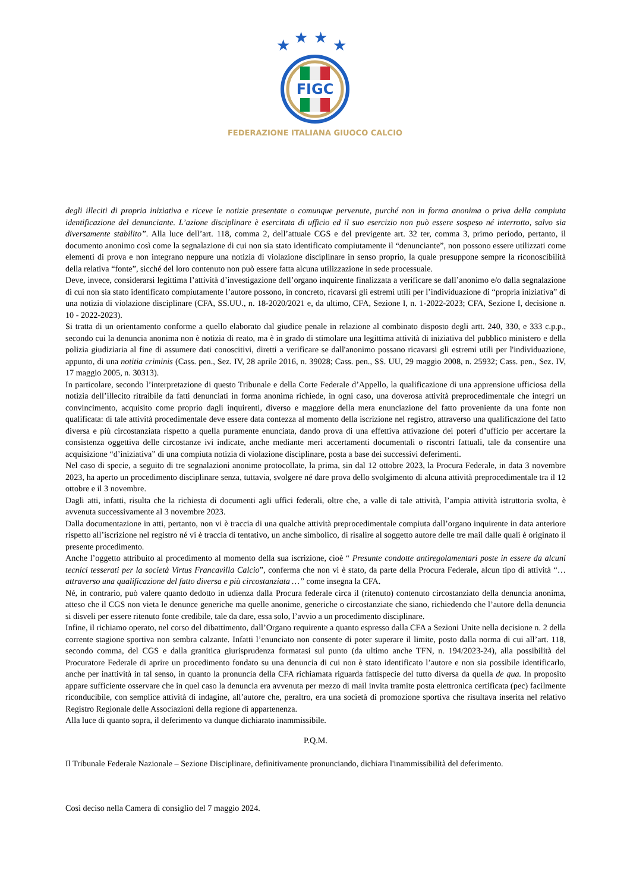★
★
★
★
FIGC
FEDERAZIONE ITALIANA GIUOCO CALCIO
degli illeciti di propria iniziativa e riceve le notizie presentate o comunque pervenute, purché non in forma anonima o priva della compiuta identificazione del denunciante. L’azione disciplinare è esercitata di ufficio ed il suo esercizio non può essere sospeso né interrotto, salvo sia diversamente stabilito”. Alla luce dell’art. 118, comma 2, dell’attuale CGS e del previgente art. 32 ter, comma 3, primo periodo, pertanto, il documento anonimo così come la segnalazione di cui non sia stato identificato compiutamente il “denunciante”, non possono essere utilizzati come elementi di prova e non integrano neppure una notizia di violazione disciplinare in senso proprio, la quale presuppone sempre la riconoscibilità della relativa “fonte”, sicché del loro contenuto non può essere fatta alcuna utilizzazione in sede processuale.
Deve, invece, considerarsi legittima l’attività d’investigazione dell’organo inquirente finalizzata a verificare se dall’anonimo e/o dalla segnalazione di cui non sia stato identificato compiutamente l’autore possono, in concreto, ricavarsi gli estremi utili per l’individuazione di “propria iniziativa” di una notizia di violazione disciplinare (CFA, SS.UU., n. 18-2020/2021 e, da ultimo, CFA, Sezione I, n. 1-2022-2023; CFA, Sezione I, decisione n. 10 - 2022-2023).
Si tratta di un orientamento conforme a quello elaborato dal giudice penale in relazione al combinato disposto degli artt. 240, 330, e 333 c.p.p., secondo cui la denuncia anonima non è notizia di reato, ma è in grado di stimolare una legittima attività di iniziativa del pubblico ministero e della polizia giudiziaria al fine di assumere dati conoscitivi, diretti a verificare se dall'anonimo possano ricavarsi gli estremi utili per l'individuazione, appunto, di una notitia criminis (Cass. pen., Sez. IV, 28 aprile 2016, n. 39028; Cass. pen., SS. UU, 29 maggio 2008, n. 25932; Cass. pen., Sez. IV, 17 maggio 2005, n. 30313).
In particolare, secondo l’interpretazione di questo Tribunale e della Corte Federale d’Appello, la qualificazione di una apprensione ufficiosa della notizia dell’illecito ritraibile da fatti denunciati in forma anonima richiede, in ogni caso, una doverosa attività preprocedimentale che integri un convincimento, acquisito come proprio dagli inquirenti, diverso e maggiore della mera enunciazione del fatto proveniente da una fonte non qualificata: di tale attività procedimentale deve essere data contezza al momento della iscrizione nel registro, attraverso una qualificazione del fatto diversa e più circostanziata rispetto a quella puramente enunciata, dando prova di una effettiva attivazione dei poteri d’ufficio per accertare la consistenza oggettiva delle circostanze ivi indicate, anche mediante meri accertamenti documentali o riscontri fattuali, tale da consentire una acquisizione “d’iniziativa” di una compiuta notizia di violazione disciplinare, posta a base dei successivi deferimenti.
Nel caso di specie, a seguito di tre segnalazioni anonime protocollate, la prima, sin dal 12 ottobre 2023, la Procura Federale, in data 3 novembre 2023, ha aperto un procedimento disciplinare senza, tuttavia, svolgere né dare prova dello svolgimento di alcuna attività preprocedimentale tra il 12 ottobre e il 3 novembre.
Dagli atti, infatti, risulta che la richiesta di documenti agli uffici federali, oltre che, a valle di tale attività, l’ampia attività istruttoria svolta, è avvenuta successivamente al 3 novembre 2023.
Dalla documentazione in atti, pertanto, non vi è traccia di una qualche attività preprocedimentale compiuta dall’organo inquirente in data anteriore rispetto all’iscrizione nel registro né vi è traccia di tentativo, un anche simbolico, di risalire al soggetto autore delle tre mail dalle quali è originato il presente procedimento.
Anche l’oggetto attribuito al procedimento al momento della sua iscrizione, cioè “ Presunte condotte antiregolamentari poste in essere da alcuni tecnici tesserati per la società Virtus Francavilla Calcio”, conferma che non vi è stato, da parte della Procura Federale, alcun tipo di attività “… attraverso una qualificazione del fatto diversa e più circostanziata …” come insegna la CFA.
Né, in contrario, può valere quanto dedotto in udienza dalla Procura federale circa il (ritenuto) contenuto circostanziato della denuncia anonima, atteso che il CGS non vieta le denunce generiche ma quelle anonime, generiche o circostanziate che siano, richiedendo che l’autore della denuncia si disveli per essere ritenuto fonte credibile, tale da dare, essa solo, l’avvio a un procedimento disciplinare.
Infine, il richiamo operato, nel corso del dibattimento, dall’Organo requirente a quanto espresso dalla CFA a Sezioni Unite nella decisione n. 2 della corrente stagione sportiva non sembra calzante. Infatti l’enunciato non consente di poter superare il limite, posto dalla norma di cui all’art. 118, secondo comma, del CGS e dalla granitica giurisprudenza formatasi sul punto (da ultimo anche TFN, n. 194/2023-24), alla possibilità del Procuratore Federale di aprire un procedimento fondato su una denuncia di cui non è stato identificato l’autore e non sia possibile identificarlo, anche per inattività in tal senso, in quanto la pronuncia della CFA richiamata riguarda fattispecie del tutto diversa da quella de qua. In proposito appare sufficiente osservare che in quel caso la denuncia era avvenuta per mezzo di mail invita tramite posta elettronica certificata (pec) facilmente riconducibile, con semplice attività di indagine, all’autore che, peraltro, era una società di promozione sportiva che risultava inserita nel relativo Registro Regionale delle Associazioni della regione di appartenenza.
Alla luce di quanto sopra, il deferimento va dunque dichiarato inammissibile.
P.Q.M.
Il Tribunale Federale Nazionale – Sezione Disciplinare, definitivamente pronunciando, dichiara l'inammissibilità del deferimento.
Così deciso nella Camera di consiglio del 7 maggio 2024.